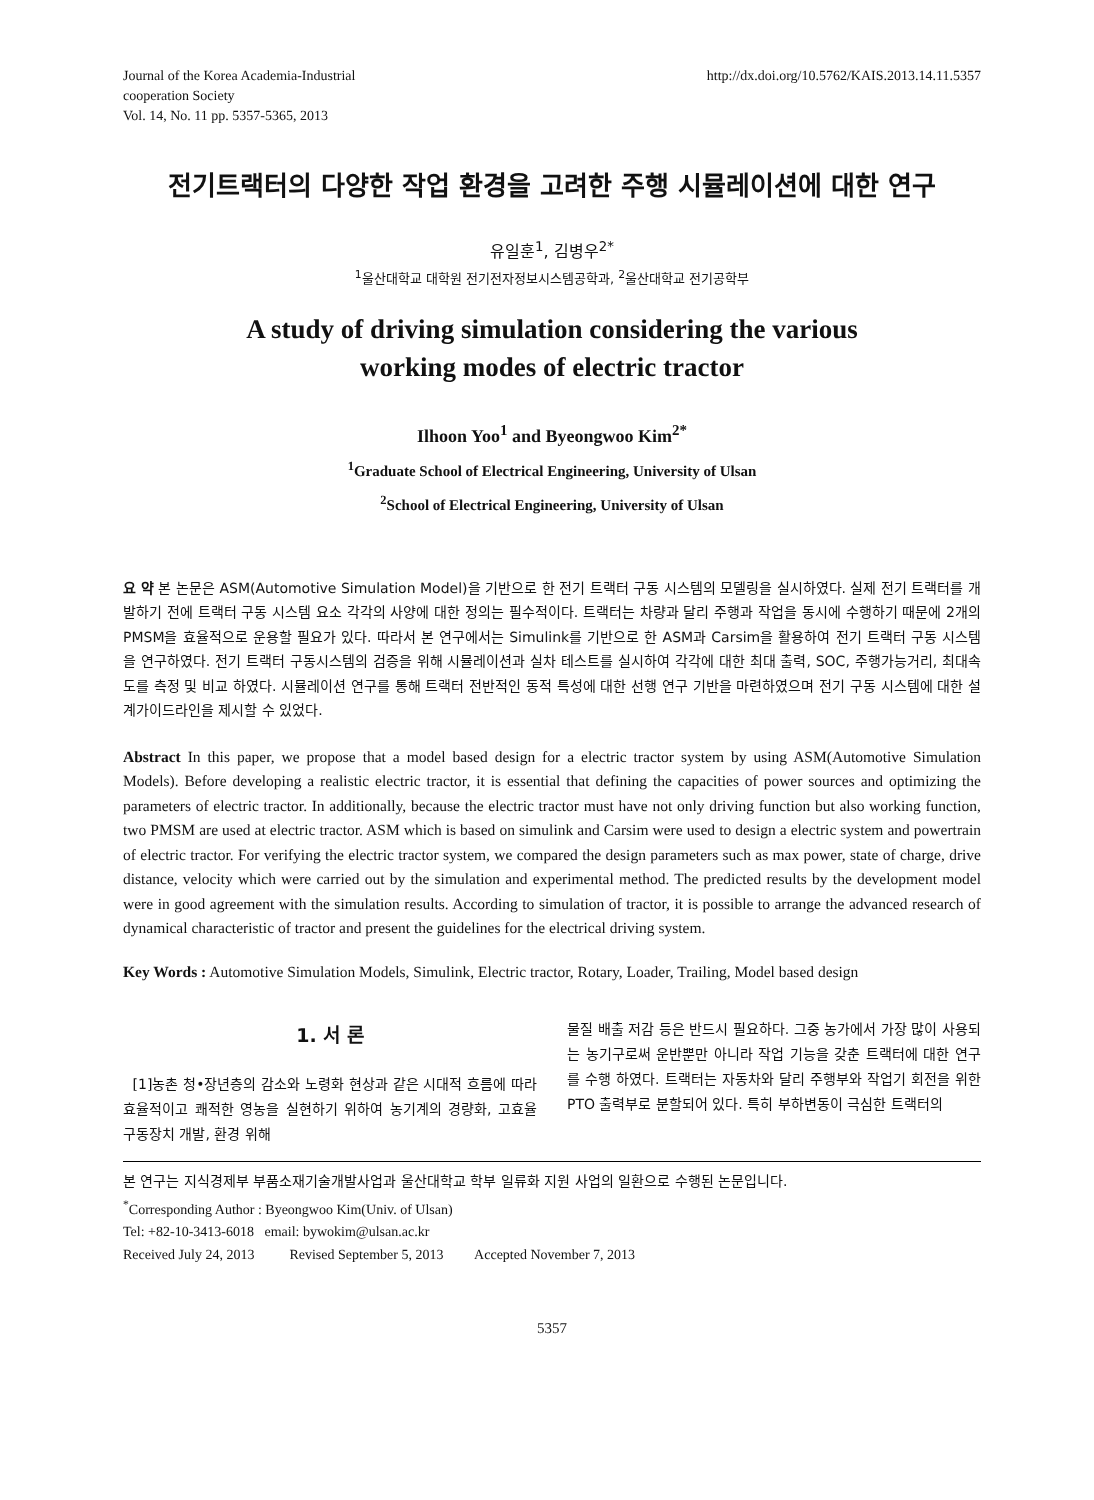Journal of the Korea Academia-Industrial
cooperation Society
Vol. 14, No. 11 pp. 5357-5365, 2013
http://dx.doi.org/10.5762/KAIS.2013.14.11.5357
전기트랙터의 다양한 작업 환경을 고려한 주행 시뮬레이션에 대한 연구
유일훈<sup>1</sup>, 김병우<sup>2*</sup>
<sup>1</sup> 울산대학교 대학원 전기전자정보시스템공학과, <sup>2</sup>울산대학교 전기공학부
A study of driving simulation considering the various
working modes of electric tractor
Ilhoon Yoo<sup>1</sup> and Byeongwoo Kim<sup>2*</sup>
<sup>1</sup> Graduate School of Electrical Engineering, University of Ulsan
<sup>2</sup> School of Electrical Engineering, University of Ulsan
요 약 본 논문은 ASM(Automotive Simulation Model)을 기반으로 한 전기 트랙터 구동 시스템의 모델링을 실시하였다. 실제 전기 트랙터를 개발하기 전에 트랙터 구동 시스템 요소 각각의 사양에 대한 정의는 필수적이다. 트랙터는 차량과 달리 주행과 작업을 동시에 수행하기 때문에 2개의 PMSM을 효율적으로 운용할 필요가 있다. 따라서 본 연구에서는 Simulink를 기반으로 한 ASM과 Carsim을 활용하여 전기 트랙터 구동 시스템을 연구하였다. 전기 트랙터 구동시스템의 검증을 위해 시뮬레이션과 실차 테스트를 실시하여 각각에 대한 최대 출력, SOC, 주행가능거리, 최대속도를 측정 및 비교 하였다. 시뮬레이션 연구를 통해 트랙터 전반적인 동적 특성에 대한 선행 연구 기반을 마련하였으며 전기 구동 시스템에 대한 설계가이드라인을 제시할 수 있었다.
Abstract In this paper, we propose that a model based design for a electric tractor system by using ASM(Automotive Simulation Models). Before developing a realistic electric tractor, it is essential that defining the capacities of power sources and optimizing the parameters of electric tractor. In additionally, because the electric tractor must have not only driving function but also working function, two PMSM are used at electric tractor. ASM which is based on simulink and Carsim were used to design a electric system and powertrain of electric tractor. For verifying the electric tractor system, we compared the design parameters such as max power, state of charge, drive distance, velocity which were carried out by the simulation and experimental method. The predicted results by the development model were in good agreement with the simulation results. According to simulation of tractor, it is possible to arrange the advanced research of dynamical characteristic of tractor and present the guidelines for the electrical driving system.
Key Words : Automotive Simulation Models, Simulink, Electric tractor, Rotary, Loader, Trailing, Model based design
1. 서 론
[1]농촌 청•장년층의 감소와 노령화 현상과 같은 시대적 흐름에 따라 효율적이고 쾌적한 영농을 실현하기 위하여 농기계의 경량화, 고효율 구동장치 개발, 환경 위해
물질 배출 저감 등은 반드시 필요하다. 그중 농가에서 가장 많이 사용되는 농기구로써 운반뿐만 아니라 작업 기능을 갖춘 트랙터에 대한 연구를 수행 하였다. 트랙터는 자동차와 달리 주행부와 작업기 회전을 위한 PTO 출력부로 분할되어 있다. 특히 부하변동이 극심한 트랙터의
본 연구는 지식경제부 부품소재기술개발사업과 울산대학교 학부 일류화 지원 사업의 일환으로 수행된 논문입니다.
<sup>*</sup> Corresponding Author : Byeongwoo Kim(Univ. of Ulsan)
Tel: +82-10-3413-6018 email: bywokim@ulsan.ac.kr
Received July 24, 2013 Revised September 5, 2013 Accepted November 7, 2013
5357